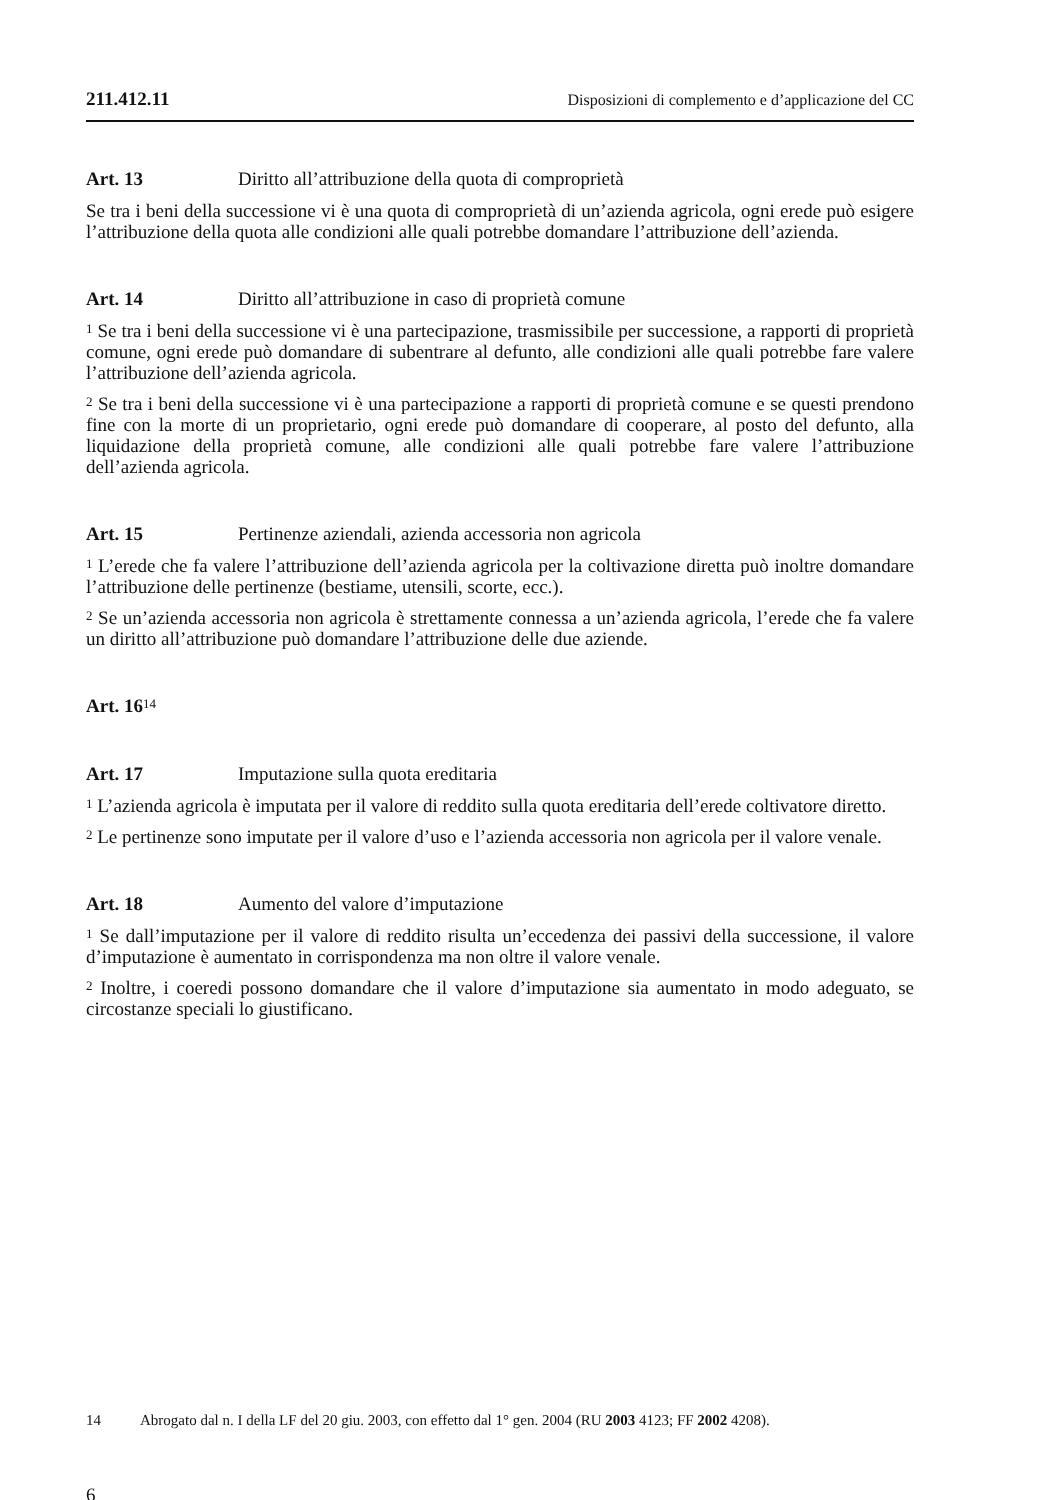211.412.11 Disposizioni di complemento e d’applicazione del CC
Art. 13 Diritto all’attribuzione della quota di comproprietà
Se tra i beni della successione vi è una quota di comproprietà di un’azienda agricola, ogni erede può esigere l’attribuzione della quota alle condizioni alle quali potrebbe domandare l’attribuzione dell’azienda.
Art. 14 Diritto all’attribuzione in caso di proprietà comune
<sup>1</sup> Se tra i beni della successione vi è una partecipazione, trasmissibile per successione, a rapporti di proprietà comune, ogni erede può domandare di subentrare al defunto, alle condizioni alle quali potrebbe fare valere l’attribuzione dell’azienda agricola.
<sup>2</sup> Se tra i beni della successione vi è una partecipazione a rapporti di proprietà comune e se questi prendono fine con la morte di un proprietario, ogni erede può domandare di cooperare, al posto del defunto, alla liquidazione della proprietà comune, alle condizioni alle quali potrebbe fare valere l’attribuzione dell’azienda agricola.
Art. 15 Pertinenze aziendali, azienda accessoria non agricola
<sup>1</sup> L’erede che fa valere l’attribuzione dell’azienda agricola per la coltivazione diretta può inoltre domandare l’attribuzione delle pertinenze (bestiame, utensili, scorte, ecc.).
<sup>2</sup> Se un’azienda accessoria non agricola è strettamente connessa a un’azienda agricola, l’erede che fa valere un diritto all’attribuzione può domandare l’attribuzione delle due aziende.
Art. 16<sup>14</sup>
Art. 17 Imputazione sulla quota ereditaria
<sup>1</sup> L’azienda agricola è imputata per il valore di reddito sulla quota ereditaria dell’erede coltivatore diretto.
<sup>2</sup> Le pertinenze sono imputate per il valore d’uso e l’azienda accessoria non agricola per il valore venale.
Art. 18 Aumento del valore d’imputazione
<sup>1</sup> Se dall’imputazione per il valore di reddito risulta un’eccedenza dei passivi della successione, il valore d’imputazione è aumentato in corrispondenza ma non oltre il valore venale.
<sup>2</sup> Inoltre, i coeredi possono domandare che il valore d’imputazione sia aumentato in modo adeguato, se circostanze speciali lo giustificano.
14 Abrogato dal n. I della LF del 20 giu. 2003, con effetto dal 1° gen. 2004 (RU 2003 4123; FF 2002 4208).
6